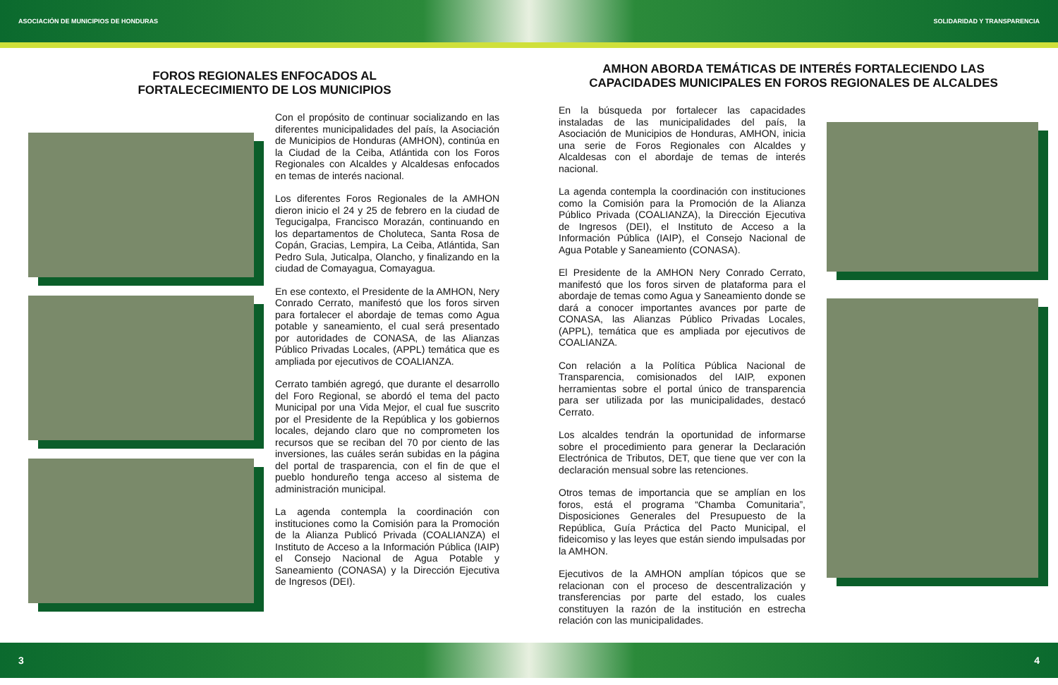ASOCIACIÓN DE MUNICIPIOS DE HONDURAS SOLIDARIDAD Y TRANSPARENCIA
FOROS REGIONALES ENFOCADOS AL
FORTALECECIMIENTO DE LOS MUNICIPIOS
Con el propósito de continuar socializando en las diferentes municipalidades del país, la Asociación de Municipios de Honduras (AMHON), continúa en la Ciudad de la Ceiba, Atlántida con los Foros Regionales con Alcaldes y Alcaldesas enfocados en temas de interés nacional.
Los diferentes Foros Regionales de la AMHON dieron inicio el 24 y 25 de febrero en la ciudad de Tegucigalpa, Francisco Morazán, continuando en los departamentos de Choluteca, Santa Rosa de Copán, Gracias, Lempira, La Ceiba, Atlántida, San Pedro Sula, Juticalpa, Olancho, y finalizando en la ciudad de Comayagua, Comayagua.
En ese contexto, el Presidente de la AMHON, Nery Conrado Cerrato, manifestó que los foros sirven para fortalecer el abordaje de temas como Agua potable y saneamiento, el cual será presentado por autoridades de CONASA, de las Alianzas Público Privadas Locales, (APPL) temática que es ampliada por ejecutivos de COALIANZA.
Cerrato también agregó, que durante el desarrollo del Foro Regional, se abordó el tema del pacto Municipal por una Vida Mejor, el cual fue suscrito por el Presidente de la República y los gobiernos locales, dejando claro que no comprometen los recursos que se reciban del 70 por ciento de las inversiones, las cuáles serán subidas en la página del portal de trasparencia, con el fin de que el pueblo hondureño tenga acceso al sistema de administración municipal.
La agenda contempla la coordinación con instituciones como la Comisión para la Promoción de la Alianza Publicó Privada (COALIANZA) el Instituto de Acceso a la Información Pública (IAIP) el Consejo Nacional de Agua Potable y Saneamiento (CONASA) y la Dirección Ejecutiva de Ingresos (DEI).
AMHON ABORDA TEMÁTICAS DE INTERÉS FORTALECIENDO LAS
CAPACIDADES MUNICIPALES EN FOROS REGIONALES DE ALCALDES
En la búsqueda por fortalecer las capacidades instaladas de las municipalidades del país, la Asociación de Municipios de Honduras, AMHON, inicia una serie de Foros Regionales con Alcaldes y Alcaldesas con el abordaje de temas de interés nacional.
La agenda contempla la coordinación con instituciones como la Comisión para la Promoción de la Alianza Público Privada (COALIANZA), la Dirección Ejecutiva de Ingresos (DEI), el Instituto de Acceso a la Información Pública (IAIP), el Consejo Nacional de Agua Potable y Saneamiento (CONASA).
El Presidente de la AMHON Nery Conrado Cerrato, manifestó que los foros sirven de plataforma para el abordaje de temas como Agua y Saneamiento donde se dará a conocer importantes avances por parte de CONASA, las Alianzas Público Privadas Locales, (APPL), temática que es ampliada por ejecutivos de COALIANZA.
Con relación a la Política Pública Nacional de Transparencia, comisionados del IAIP, exponen herramientas sobre el portal único de transparencia para ser utilizada por las municipalidades, destacó Cerrato.
Los alcaldes tendrán la oportunidad de informarse sobre el procedimiento para generar la Declaración Electrónica de Tributos, DET, que tiene que ver con la declaración mensual sobre las retenciones.
Otros temas de importancia que se amplían en los foros, está el programa “Chamba Comunitaria”, Disposiciones Generales del Presupuesto de la República, Guía Práctica del Pacto Municipal, el fideicomiso y las leyes que están siendo impulsadas por la AMHON.
Ejecutivos de la AMHON amplían tópicos que se relacionan con el proceso de descentralización y transferencias por parte del estado, los cuales constituyen la razón de la institución en estrecha relación con las municipalidades.
3 4